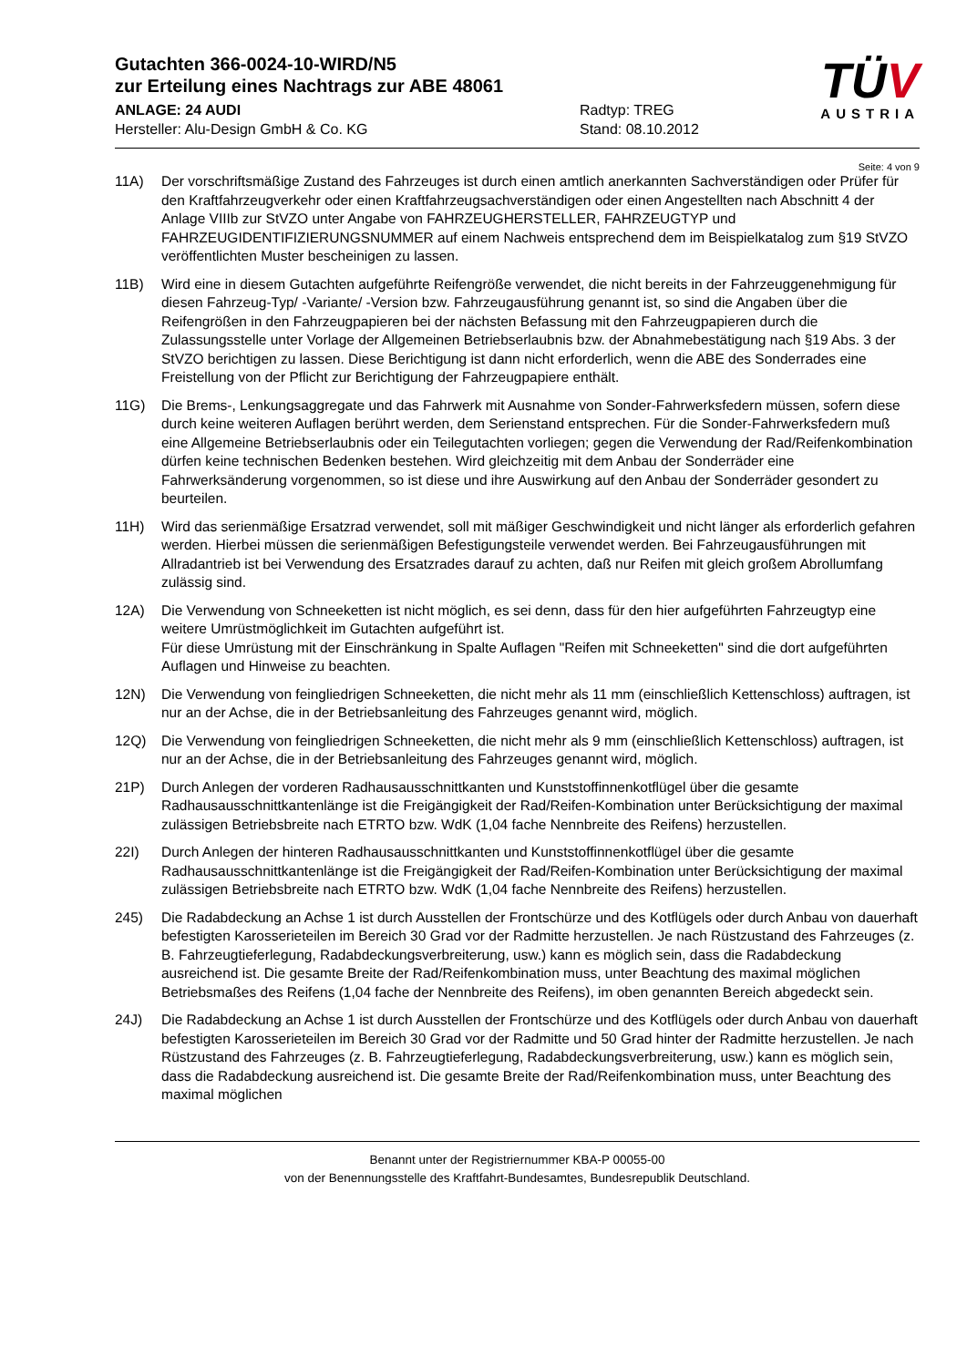Gutachten 366-0024-10-WIRD/N5
zur Erteilung eines Nachtrags zur ABE 48061
ANLAGE: 24 AUDI Radtyp: TREG
Hersteller: Alu-Design GmbH & Co. KG Stand: 08.10.2012
TÜV
AUSTRIA
Seite: 4 von 9
11A) Der vorschriftsmäßige Zustand des Fahrzeuges ist durch einen amtlich anerkannten Sachverständigen oder Prüfer für den Kraftfahrzeugverkehr oder einen Kraftfahrzeugsachverständigen oder einen Angestellten nach Abschnitt 4 der Anlage VIIIb zur StVZO unter Angabe von FAHRZEUGHERSTELLER, FAHRZEUGTYP und FAHRZEUGIDENTIFIZIERUNGSNUMMER auf einem Nachweis entsprechend dem im Beispielkatalog zum §19 StVZO veröffentlichten Muster bescheinigen zu lassen.
11B) Wird eine in diesem Gutachten aufgeführte Reifengröße verwendet, die nicht bereits in der Fahrzeuggenehmigung für diesen Fahrzeug-Typ/ -Variante/ -Version bzw. Fahrzeugausführung genannt ist, so sind die Angaben über die Reifengrößen in den Fahrzeugpapieren bei der nächsten Befassung mit den Fahrzeugpapieren durch die Zulassungsstelle unter Vorlage der Allgemeinen Betriebserlaubnis bzw. der Abnahmebestätigung nach §19 Abs. 3 der StVZO berichtigen zu lassen. Diese Berichtigung ist dann nicht erforderlich, wenn die ABE des Sonderrades eine Freistellung von der Pflicht zur Berichtigung der Fahrzeugpapiere enthält.
11G) Die Brems-, Lenkungsaggregate und das Fahrwerk mit Ausnahme von Sonder-Fahrwerksfedern müssen, sofern diese durch keine weiteren Auflagen berührt werden, dem Serienstand entsprechen. Für die Sonder-Fahrwerksfedern muß eine Allgemeine Betriebserlaubnis oder ein Teilegutachten vorliegen; gegen die Verwendung der Rad/Reifenkombination dürfen keine technischen Bedenken bestehen. Wird gleichzeitig mit dem Anbau der Sonderräder eine Fahrwerksänderung vorgenommen, so ist diese und ihre Auswirkung auf den Anbau der Sonderräder gesondert zu beurteilen.
11H) Wird das serienmäßige Ersatzrad verwendet, soll mit mäßiger Geschwindigkeit und nicht länger als erforderlich gefahren werden. Hierbei müssen die serienmäßigen Befestigungsteile verwendet werden. Bei Fahrzeugausführungen mit Allradantrieb ist bei Verwendung des Ersatzrades darauf zu achten, daß nur Reifen mit gleich großem Abrollumfang zulässig sind.
12A) Die Verwendung von Schneeketten ist nicht möglich, es sei denn, dass für den hier aufgeführten Fahrzeugtyp eine weitere Umrüstmöglichkeit im Gutachten aufgeführt ist.
Für diese Umrüstung mit der Einschränkung in Spalte Auflagen "Reifen mit Schneeketten" sind die dort aufgeführten Auflagen und Hinweise zu beachten.
12N) Die Verwendung von feingliedrigen Schneeketten, die nicht mehr als 11 mm (einschließlich Kettenschloss) auftragen, ist nur an der Achse, die in der Betriebsanleitung des Fahrzeuges genannt wird, möglich.
12Q) Die Verwendung von feingliedrigen Schneeketten, die nicht mehr als 9 mm (einschließlich Kettenschloss) auftragen, ist nur an der Achse, die in der Betriebsanleitung des Fahrzeuges genannt wird, möglich.
21P) Durch Anlegen der vorderen Radhausausschnittkanten und Kunststoffinnenkotflügel über die gesamte Radhausausschnittkantenlänge ist die Freigängigkeit der Rad/Reifen-Kombination unter Berücksichtigung der maximal zulässigen Betriebsbreite nach ETRTO bzw. WdK (1,04 fache Nennbreite des Reifens) herzustellen.
22I) Durch Anlegen der hinteren Radhausausschnittkanten und Kunststoffinnenkotflügel über die gesamte Radhausausschnittkantenlänge ist die Freigängigkeit der Rad/Reifen-Kombination unter Berücksichtigung der maximal zulässigen Betriebsbreite nach ETRTO bzw. WdK (1,04 fache Nennbreite des Reifens) herzustellen.
245) Die Radabdeckung an Achse 1 ist durch Ausstellen der Frontschürze und des Kotflügels oder durch Anbau von dauerhaft befestigten Karosserieteilen im Bereich 30 Grad vor der Radmitte herzustellen. Je nach Rüstzustand des Fahrzeuges (z. B. Fahrzeugtieferlegung, Radabdeckungsverbreiterung, usw.) kann es möglich sein, dass die Radabdeckung ausreichend ist. Die gesamte Breite der Rad/Reifenkombination muss, unter Beachtung des maximal möglichen Betriebsmaßes des Reifens (1,04 fache der Nennbreite des Reifens), im oben genannten Bereich abgedeckt sein.
24J) Die Radabdeckung an Achse 1 ist durch Ausstellen der Frontschürze und des Kotflügels oder durch Anbau von dauerhaft befestigten Karosserieteilen im Bereich 30 Grad vor der Radmitte und 50 Grad hinter der Radmitte herzustellen. Je nach Rüstzustand des Fahrzeuges (z. B. Fahrzeugtieferlegung, Radabdeckungsverbreiterung, usw.) kann es möglich sein, dass die Radabdeckung ausreichend ist. Die gesamte Breite der Rad/Reifenkombination muss, unter Beachtung des maximal möglichen
Benannt unter der Registriernummer KBA-P 00055-00
von der Benennungsstelle des Kraftfahrt-Bundesamtes, Bundesrepublik Deutschland.